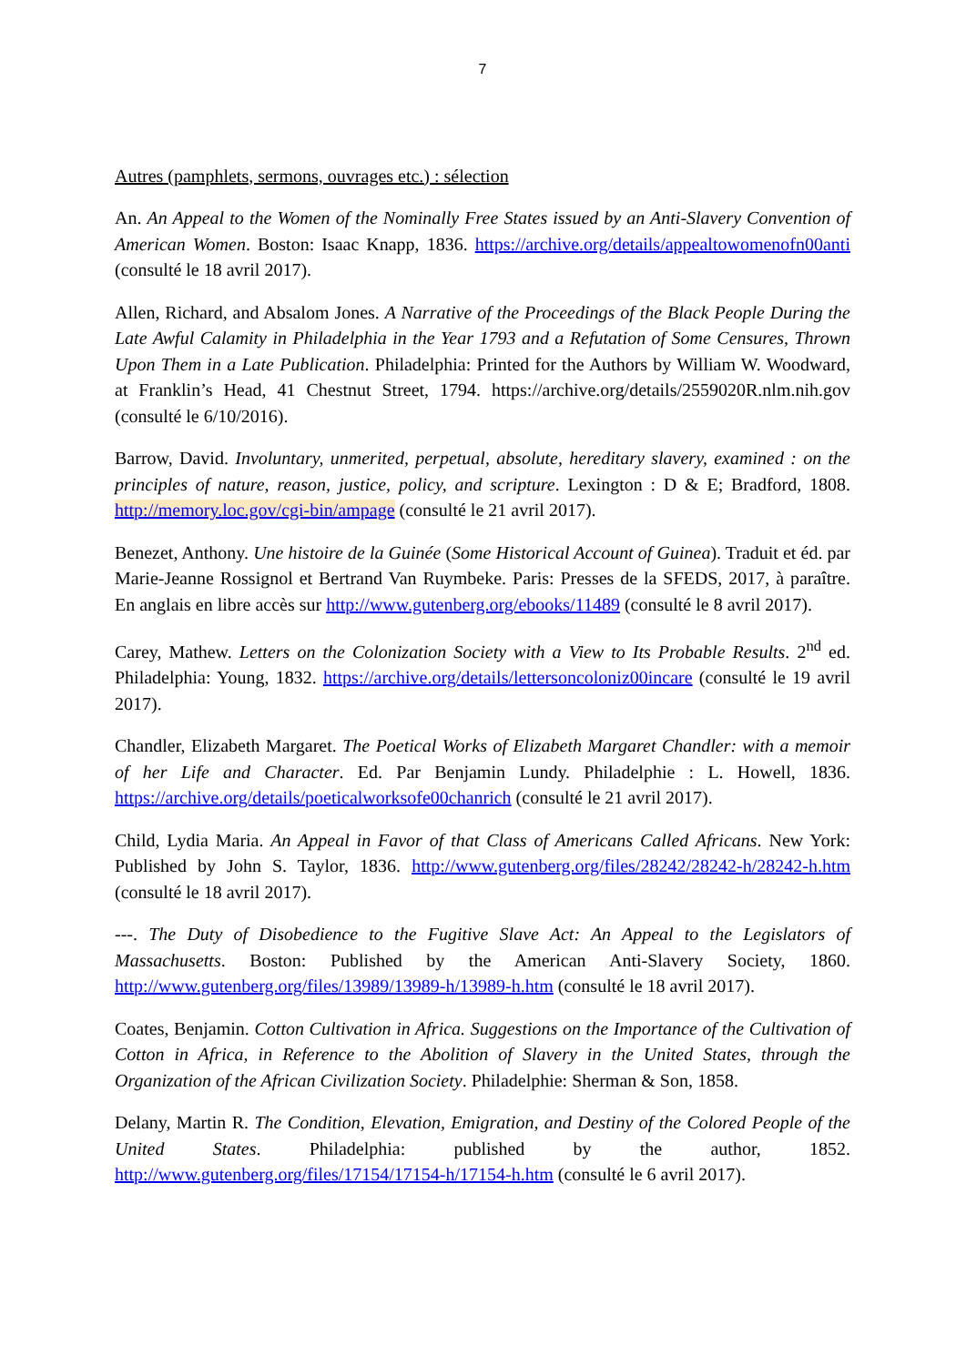7
Autres (pamphlets, sermons, ouvrages etc.) : sélection
An. An Appeal to the Women of the Nominally Free States issued by an Anti-Slavery Convention of American Women. Boston: Isaac Knapp, 1836. https://archive.org/details/appealtowomenofn00anti (consulté le 18 avril 2017).
Allen, Richard, and Absalom Jones. A Narrative of the Proceedings of the Black People During the Late Awful Calamity in Philadelphia in the Year 1793 and a Refutation of Some Censures, Thrown Upon Them in a Late Publication. Philadelphia: Printed for the Authors by William W. Woodward, at Franklin’s Head, 41 Chestnut Street, 1794. https://archive.org/details/2559020R.nlm.nih.gov (consulté le 6/10/2016).
Barrow, David. Involuntary, unmerited, perpetual, absolute, hereditary slavery, examined : on the principles of nature, reason, justice, policy, and scripture. Lexington : D & E; Bradford, 1808. http://memory.loc.gov/cgi-bin/ampage (consulté le 21 avril 2017).
Benezet, Anthony. Une histoire de la Guinée (Some Historical Account of Guinea). Traduit et éd. par Marie-Jeanne Rossignol et Bertrand Van Ruymbeke. Paris: Presses de la SFEDS, 2017, à paraître. En anglais en libre accès sur http://www.gutenberg.org/ebooks/11489 (consulté le 8 avril 2017).
Carey, Mathew. Letters on the Colonization Society with a View to Its Probable Results. 2<sup>nd</sup> ed. Philadelphia: Young, 1832. https://archive.org/details/lettersoncoloniz00incare (consulté le 19 avril 2017).
Chandler, Elizabeth Margaret. The Poetical Works of Elizabeth Margaret Chandler: with a memoir of her Life and Character. Ed. Par Benjamin Lundy. Philadelphie : L. Howell, 1836. https://archive.org/details/poeticalworksofe00chanrich (consulté le 21 avril 2017).
Child, Lydia Maria. An Appeal in Favor of that Class of Americans Called Africans. New York: Published by John S. Taylor, 1836. http://www.gutenberg.org/files/28242/28242-h/28242-h.htm (consulté le 18 avril 2017).
---. The Duty of Disobedience to the Fugitive Slave Act: An Appeal to the Legislators of Massachusetts. Boston: Published by the American Anti-Slavery Society, 1860. http://www.gutenberg.org/files/13989/13989-h/13989-h.htm (consulté le 18 avril 2017).
Coates, Benjamin. Cotton Cultivation in Africa. Suggestions on the Importance of the Cultivation of Cotton in Africa, in Reference to the Abolition of Slavery in the United States, through the Organization of the African Civilization Society. Philadelphie: Sherman & Son, 1858.
Delany, Martin R. The Condition, Elevation, Emigration, and Destiny of the Colored People of the United States. Philadelphia: published by the author, 1852. http://www.gutenberg.org/files/17154/17154-h/17154-h.htm (consulté le 6 avril 2017).